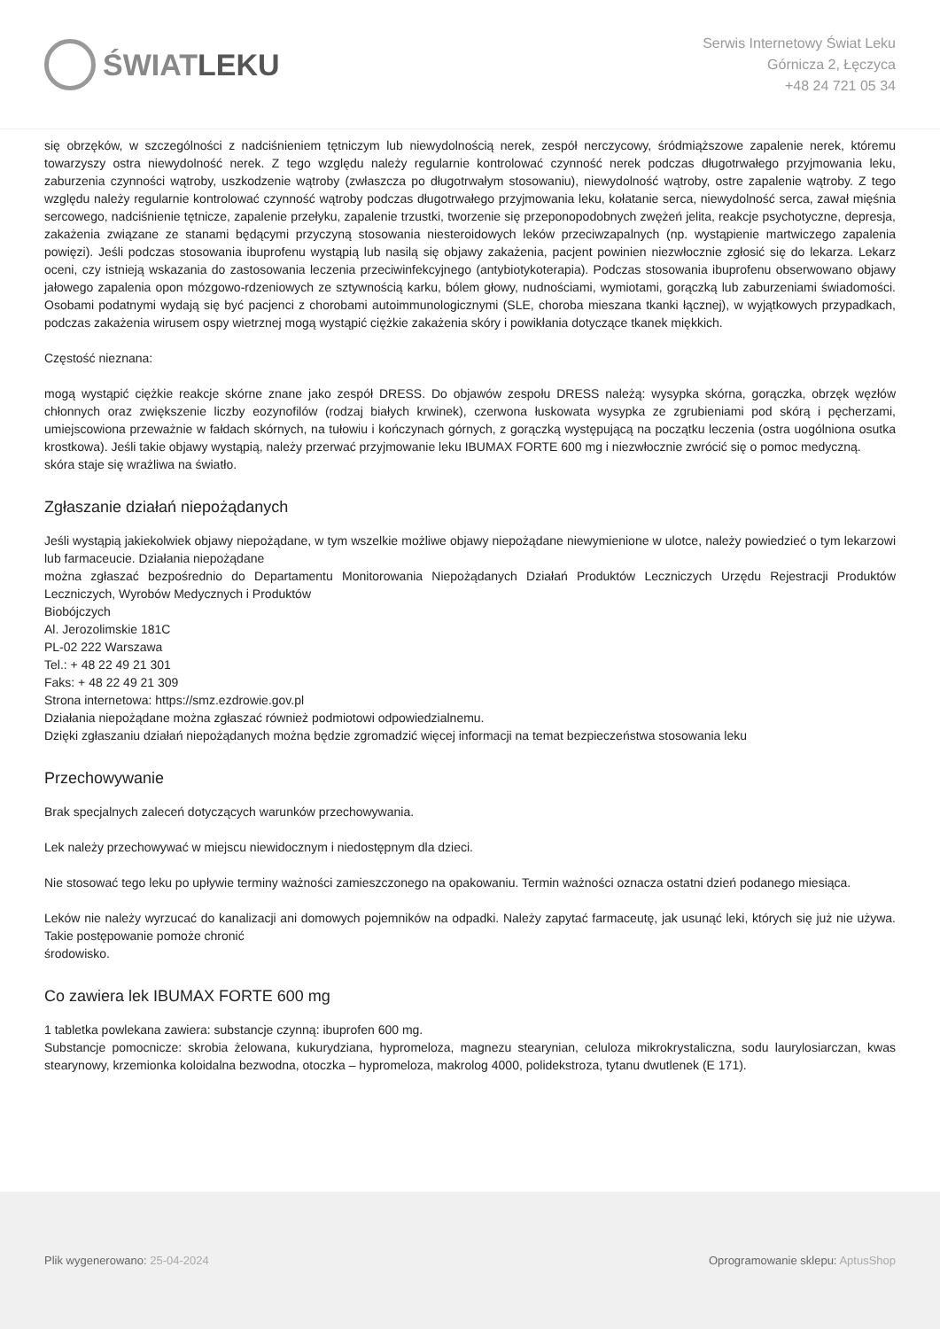ŚWIAT LEKU
Serwis Internetowy Świat Leku
Górnicza 2, Łęczyca
+48 24 721 05 34
się obrzęków, w szczególności z nadciśnieniem tętniczym lub niewydolnością nerek, zespół nerczycowy, śródmiąższowe zapalenie nerek, któremu towarzyszy ostra niewydolność nerek. Z tego względu należy regularnie kontrolować czynność nerek podczas długotrwałego przyjmowania leku, zaburzenia czynności wątroby, uszkodzenie wątroby (zwłaszcza po długotrwałym stosowaniu), niewydolność wątroby, ostre zapalenie wątroby. Z tego względu należy regularnie kontrolować czynność wątroby podczas długotrwałego przyjmowania leku, kołatanie serca, niewydolność serca, zawał mięśnia sercowego, nadciśnienie tętnicze, zapalenie przełyku, zapalenie trzustki, tworzenie się przeponopodobnych zwężeń jelita, reakcje psychotyczne, depresja, zakażenia związane ze stanami będącymi przyczyną stosowania niesteroidowych leków przeciwzapalnych (np. wystąpienie martwiczego zapalenia powięzi). Jeśli podczas stosowania ibuprofenu wystąpią lub nasilą się objawy zakażenia, pacjent powinien niezwłocznie zgłosić się do lekarza. Lekarz oceni, czy istnieją wskazania do zastosowania leczenia przeciwinfekcyjnego (antybiotykoterapia). Podczas stosowania ibuprofenu obserwowano objawy jałowego zapalenia opon mózgowo-rdzeniowych ze sztywnością karku, bólem głowy, nudnościami, wymiotami, gorączką lub zaburzeniami świadomości. Osobami podatnymi wydają się być pacjenci z chorobami autoimmunologicznymi (SLE, choroba mieszana tkanki łącznej), w wyjątkowych przypadkach, podczas zakażenia wirusem ospy wietrznej mogą wystąpić ciężkie zakażenia skóry i powikłania dotyczące tkanek miękkich.
Częstość nieznana:
mogą wystąpić ciężkie reakcje skórne znane jako zespół DRESS. Do objawów zespołu DRESS należą: wysypka skórna, gorączka, obrzęk węzłów chłonnych oraz zwiększenie liczby eozynofilów (rodzaj białych krwinek), czerwona łuskowata wysypka ze zgrubieniami pod skórą i pęcherzami, umiejscowiona przeważnie w fałdach skórnych, na tułowiu i kończynach górnych, z gorączką występującą na początku leczenia (ostra uogólniona osutka krostkowa). Jeśli takie objawy wystąpią, należy przerwać przyjmowanie leku IBUMAX FORTE 600 mg i niezwłocznie zwrócić się o pomoc medyczną.
skóra staje się wrażliwa na światło.
Zgłaszanie działań niepożądanych
Jeśli wystąpią jakiekolwiek objawy niepożądane, w tym wszelkie możliwe objawy niepożądane niewymienione w ulotce, należy powiedzieć o tym lekarzowi lub farmaceucie. Działania niepożądane
można zgłaszać bezpośrednio do Departamentu Monitorowania Niepożądanych Działań Produktów Leczniczych Urzędu Rejestracji Produktów Leczniczych, Wyrobów Medycznych i Produktów
Biobójczych
Al. Jerozolimskie 181C
PL-02 222 Warszawa
Tel.: + 48 22 49 21 301
Faks: + 48 22 49 21 309
Strona internetowa: https://smz.ezdrowie.gov.pl
Działania niepożądane można zgłaszać również podmiotowi odpowiedzialnemu.
Dzięki zgłaszaniu działań niepożądanych można będzie zgromadzić więcej informacji na temat bezpieczeństwa stosowania leku
Przechowywanie
Brak specjalnych zaleceń dotyczących warunków przechowywania.
Lek należy przechowywać w miejscu niewidocznym i niedostępnym dla dzieci.
Nie stosować tego leku po upływie terminy ważności zamieszczonego na opakowaniu. Termin ważności oznacza ostatni dzień podanego miesiąca.
Leków nie należy wyrzucać do kanalizacji ani domowych pojemników na odpadki. Należy zapytać farmaceutę, jak usunąć leki, których się już nie używa. Takie postępowanie pomoże chronić
środowisko.
Co zawiera lek IBUMAX FORTE 600 mg
1 tabletka powlekana zawiera: substancje czynną: ibuprofen 600 mg.
Substancje pomocnicze: skrobia żelowana, kukurydziana, hypromeloza, magnezu stearynian, celuloza mikrokrystaliczna, sodu laurylosiarczan, kwas stearynowy, krzemionka koloidalna bezwodna, otoczka – hypromeloza, makrolog 4000, polidekstroza, tytanu dwutlenek (E 171).
Plik wygenerowano: 25-04-2024
Oprogramowanie sklepu: AptusShop